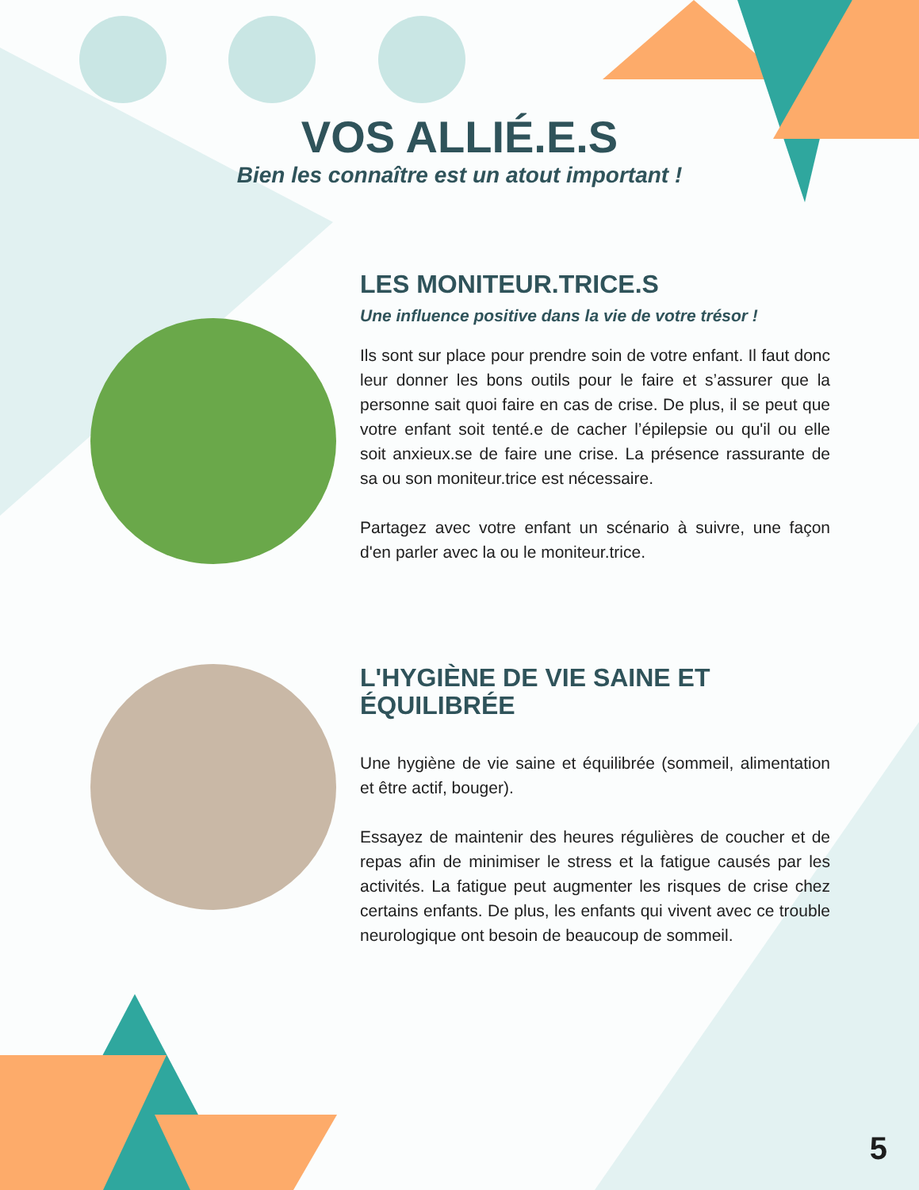VOS ALLIÉ.E.S
Bien les connaître est un atout important !
LES MONITEUR.TRICE.S
Une influence positive dans la vie de votre trésor !
Ils sont sur place pour prendre soin de votre enfant. Il faut donc leur donner les bons outils pour le faire et s’assurer que la personne sait quoi faire en cas de crise. De plus, il se peut que votre enfant soit tenté.e de cacher l’épilepsie ou qu'il ou elle soit anxieux.se de faire une crise. La présence rassurante de sa ou son moniteur.trice est nécessaire.
Partagez avec votre enfant un scénario à suivre, une façon d'en parler avec la ou le moniteur.trice.
L'HYGIÈNE DE VIE SAINE ET ÉQUILIBRÉE
Une hygiène de vie saine et équilibrée (sommeil, alimentation et être actif, bouger).
Essayez de maintenir des heures régulières de coucher et de repas afin de minimiser le stress et la fatigue causés par les activités. La fatigue peut augmenter les risques de crise chez certains enfants. De plus, les enfants qui vivent avec ce trouble neurologique ont besoin de beaucoup de sommeil.
5